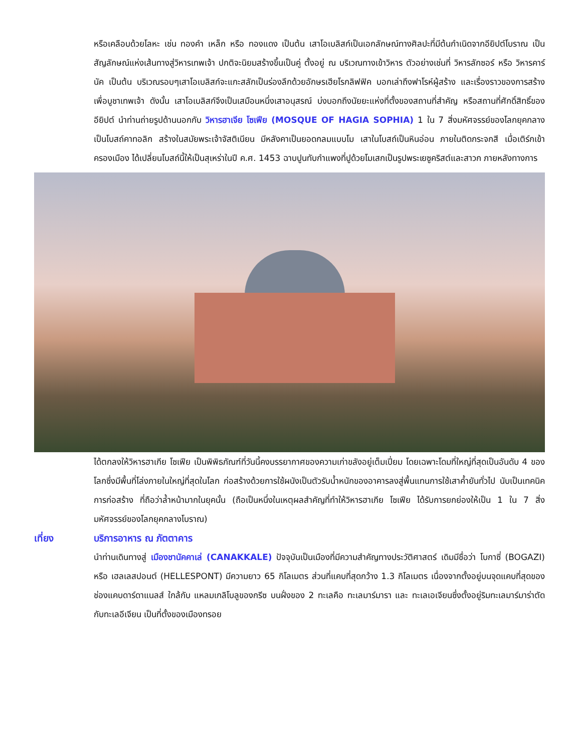หรือเคลือบด้วยโลหะ เช่น ทองคำ เหล็ก หรือ ทองแดง เป็นต้น เสาโอเบลิสก์เป็นเอกลักษณ์ทางศิลปะที่มีต้นกำเนิดจากอียิปต์โบราณ เป็นสัญลักษณ์แห่งเส้นทางสู่วิหารเทพเจ้า ปกติจะนิยมสร้างขึ้นเป็นคู่ ตั้งอยู่ ณ บริเวณทางเข้าวิหาร ตัวอย่างเช่นที่ วิหารลักซอร์ หรือ วิหารคาร์นัค เป็นต้น บริเวณรอบๆเสาโอเบลิสก์จะแกะสลักเป็นร่องลึกด้วยอักษรเฮียโรกลิฟฟิค บอกเล่าถึงฟาโรห์ผู้สร้าง และเรื่องราวของการสร้างเพื่อบูชาเทพเจ้า ดังนั้น เสาโอเบลิสก์จึงเป็นเสมือนหนึ่งเสาอนุสรณ์ บ่งบอกถึงนัยยะแห่งที่ตั้งของสถานที่สำคัญ หรือสถานที่ศักดิ์สิทธิ์ของอียิปต์ นำท่านถ่ายรูปด้านนอกกับ วิหารฮาเจีย โซเฟีย (MOSQUE OF HAGIA SOPHIA) 1 ใน 7 สิ่งมหัศจรรย์ของโลกยุคกลาง เป็นโบสถ์คาทอลิก สร้างในสมัยพระเจ้าจัสติเนียน มีหลังคาเป็นยอดกลมแบบโม เสาในโบสถ์เป็นหินอ่อน ภายในติดกระจกสี เมื่อเติร์กเข้าครองเมือง ได้เปลี่ยนโบสถ์นี้ให้เป็นสุเหร่าในปี ค.ศ. 1453 ฉาบปูนทับกำแพงที่ปูด้วยโมเสกเป็นรูปพระเยซูคริสต์และสาวก ภายหลังทางการ
ได้ตกลงให้วิหารฮาเกีย โซเฟีย เป็นพิพิธภัณฑ์ที่วันนี้คงบรรยากาศของความเก่าขลังอยู่เต็มเปี่ยม โดยเฉพาะโดมที่ใหญ่ที่สุดเป็นอันดับ 4 ของโลกซึ่งมีพื้นที่โล่งภายในใหญ่ที่สุดในโลก ก่อสร้างด้วยการใช้ผนังเป็นตัวรับน้ำหนักของอาคารลงสู่พื้นแทนการใช้เสาค้ำยันทั่วไป นับเป็นเทคนิคการก่อสร้าง ที่ถือว่าล้ำหน้ามากในยุคนั้น (ถือเป็นหนึ่งในเหตุผลสำคัญที่ทำให้วิหารฮาเกีย โซเฟีย ได้รับการยกย่องให้เป็น 1 ใน 7 สิ่งมหัศจรรย์ของโลกยุคกลางโบราณ)
เที่ยง บริการอาหาร ณ ภัตตาคาร
นำท่านเดินทางสู่ เมืองชานัคคาเล่ (CANAKKALE) ปัจจุบันเป็นเมืองที่มีความสำคัญทางประวัติศาสตร์ เดิมมีชื่อว่า โบกาซี่ (BOGAZI) หรือ เฮลเลสปอนต์ (HELLESPONT) มีความยาว 65 กิโลเมตร ส่วนที่แคบที่สุดกว้าง 1.3 กิโลเมตร เนื่องจากตั้งอยู่บนจุดแคบที่สุดของช่องแคบดาร์ดาแนลส์ ใกล้กับ แหลมเกลิโบลูของกรีซ บนฝั่งของ 2 ทะเลคือ ทะเลมาร์มารา และ ทะเลเอเจียนซึ่งตั้งอยู่ริมทะเลมาร์มาร่าตัดกับทะเลอีเจียน เป็นที่ตั้งของเมืองทรอย